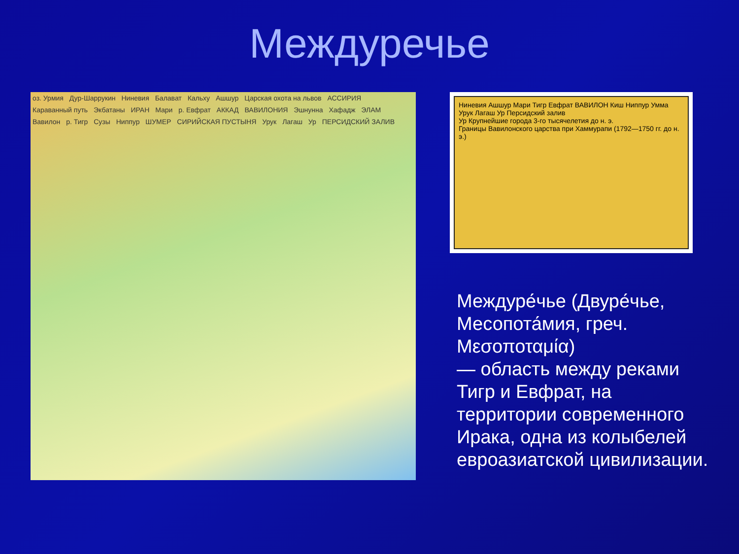Междуречье
оз. Урмия Дур-Шаррукин Ниневия Балават Кальху Ашшур Царская охота на львов АССИРИЯ Караванный путь Экбатаны ИРАН Мари р. Евфрат АККАД ВАВИЛОНИЯ Эшнунна Хафадж ЭЛАМ Вавилон р. Тигр Сузы Ниппур ШУМЕР СИРИЙСКАЯ ПУСТЫНЯ Урук Лагаш Ур ПЕРСИДСКИЙ ЗАЛИВ
Ниневия Ашшур Мари Тигр Евфрат ВАВИЛОН Киш Ниппур Умма Урук Лагаш Ур Персидский залив
Ур Крупнейшие города 3-го тысячелетия до н. э.
Границы Вавилонского царства при Хаммурапи (1792—1750 гг. до н. э.)
Междуре́чье (Двуре́чье, Месопота́мия, греч. Μεσοποταμία)
— область между реками Тигр и Евфрат, на территории современного Ирака, одна из колыбелей евроазиатской цивилизации.